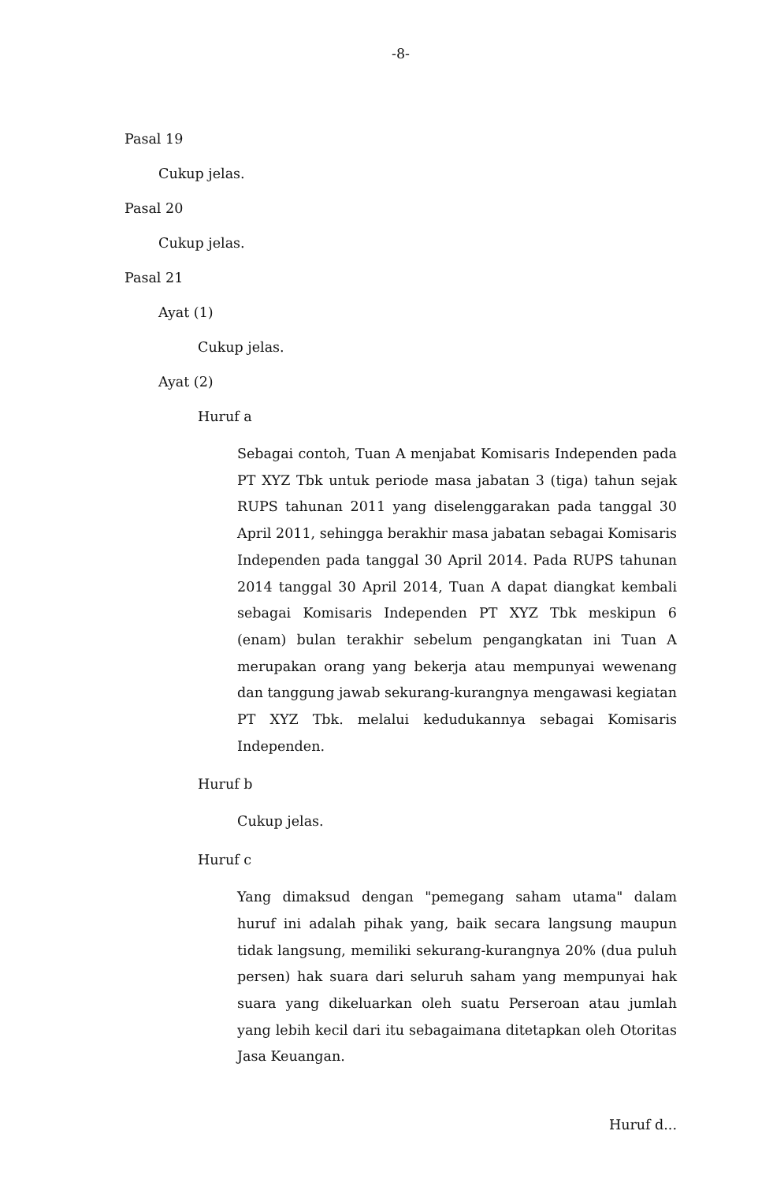-8-
Pasal 19
Cukup jelas.
Pasal 20
Cukup jelas.
Pasal 21
Ayat (1)
Cukup jelas.
Ayat (2)
Huruf a
Sebagai contoh, Tuan A menjabat Komisaris Independen pada PT XYZ Tbk untuk periode masa jabatan 3 (tiga) tahun sejak RUPS tahunan 2011 yang diselenggarakan pada tanggal 30 April 2011, sehingga berakhir masa jabatan sebagai Komisaris Independen pada tanggal 30 April 2014. Pada RUPS tahunan 2014 tanggal 30 April 2014, Tuan A dapat diangkat kembali sebagai Komisaris Independen PT XYZ Tbk meskipun 6 (enam) bulan terakhir sebelum pengangkatan ini Tuan A merupakan orang yang bekerja atau mempunyai wewenang dan tanggung jawab sekurang-kurangnya mengawasi kegiatan PT XYZ Tbk. melalui kedudukannya sebagai Komisaris Independen.
Huruf b
Cukup jelas.
Huruf c
Yang dimaksud dengan "pemegang saham utama" dalam huruf ini adalah pihak yang, baik secara langsung maupun tidak langsung, memiliki sekurang-kurangnya 20% (dua puluh persen) hak suara dari seluruh saham yang mempunyai hak suara yang dikeluarkan oleh suatu Perseroan atau jumlah yang lebih kecil dari itu sebagaimana ditetapkan oleh Otoritas Jasa Keuangan.
Huruf d...